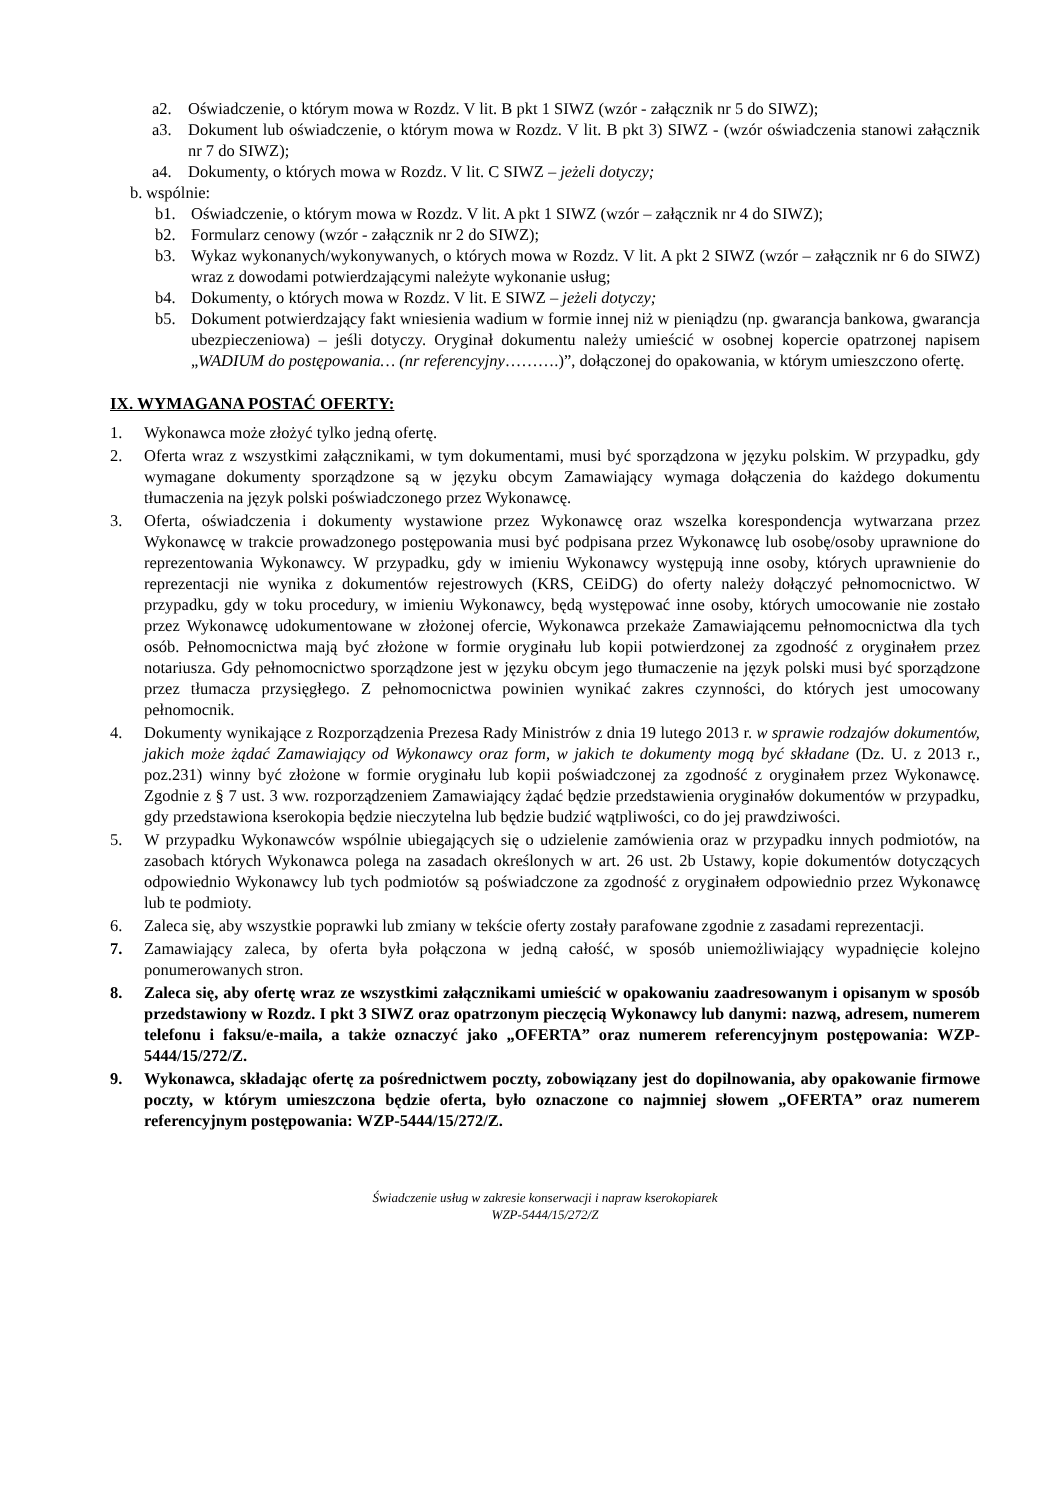a2. Oświadczenie, o którym mowa w Rozdz. V lit. B pkt 1 SIWZ (wzór - załącznik nr 5 do SIWZ);
a3. Dokument lub oświadczenie, o którym mowa w Rozdz. V lit. B pkt 3) SIWZ - (wzór oświadczenia stanowi załącznik nr 7 do SIWZ);
a4. Dokumenty, o których mowa w Rozdz. V lit. C SIWZ – jeżeli dotyczy;
b. wspólnie:
b1. Oświadczenie, o którym mowa w Rozdz. V lit. A pkt 1 SIWZ (wzór – załącznik nr 4 do SIWZ);
b2. Formularz cenowy (wzór - załącznik nr 2 do SIWZ);
b3. Wykaz wykonanych/wykonywanych, o których mowa w Rozdz. V lit. A pkt 2 SIWZ (wzór – załącznik nr 6 do SIWZ) wraz z dowodami potwierdzającymi należyte wykonanie usług;
b4. Dokumenty, o których mowa w Rozdz. V lit. E SIWZ – jeżeli dotyczy;
b5. Dokument potwierdzający fakt wniesienia wadium w formie innej niż w pieniądzu (np. gwarancja bankowa, gwarancja ubezpieczeniowa) – jeśli dotyczy. Oryginał dokumentu należy umieścić w osobnej kopercie opatrzonej napisem „WADIUM do postępowania… (nr referencyjny……….)”, dołączonej do opakowania, w którym umieszczono ofertę.
IX. WYMAGANA POSTAĆ OFERTY:
1. Wykonawca może złożyć tylko jedną ofertę.
2. Oferta wraz z wszystkimi załącznikami, w tym dokumentami, musi być sporządzona w języku polskim. W przypadku, gdy wymagane dokumenty sporządzone są w języku obcym Zamawiający wymaga dołączenia do każdego dokumentu tłumaczenia na język polski poświadczonego przez Wykonawcę.
3. Oferta, oświadczenia i dokumenty wystawione przez Wykonawcę oraz wszelka korespondencja wytwarzana przez Wykonawcę w trakcie prowadzonego postępowania musi być podpisana przez Wykonawcę lub osobę/osoby uprawnione do reprezentowania Wykonawcy. W przypadku, gdy w imieniu Wykonawcy występują inne osoby, których uprawnienie do reprezentacji nie wynika z dokumentów rejestrowych (KRS, CEiDG) do oferty należy dołączyć pełnomocnictwo. W przypadku, gdy w toku procedury, w imieniu Wykonawcy, będą występować inne osoby, których umocowanie nie zostało przez Wykonawcę udokumentowane w złożonej ofercie, Wykonawca przekaże Zamawiającemu pełnomocnictwa dla tych osób. Pełnomocnictwa mają być złożone w formie oryginału lub kopii potwierdzonej za zgodność z oryginałem przez notariusza. Gdy pełnomocnictwo sporządzone jest w języku obcym jego tłumaczenie na język polski musi być sporządzone przez tłumacza przysięgłego. Z pełnomocnictwa powinien wynikać zakres czynności, do których jest umocowany pełnomocnik.
4. Dokumenty wynikające z Rozporządzenia Prezesa Rady Ministrów z dnia 19 lutego 2013 r. w sprawie rodzajów dokumentów, jakich może żądać Zamawiający od Wykonawcy oraz form, w jakich te dokumenty mogą być składane (Dz. U. z 2013 r., poz.231) winny być złożone w formie oryginału lub kopii poświadczonej za zgodność z oryginałem przez Wykonawcę. Zgodnie z § 7 ust. 3 ww. rozporządzeniem Zamawiający żądać będzie przedstawienia oryginałów dokumentów w przypadku, gdy przedstawiona kserokopia będzie nieczytelna lub będzie budzić wątpliwości, co do jej prawdziwości.
5. W przypadku Wykonawców wspólnie ubiegających się o udzielenie zamówienia oraz w przypadku innych podmiotów, na zasobach których Wykonawca polega na zasadach określonych w art. 26 ust. 2b Ustawy, kopie dokumentów dotyczących odpowiednio Wykonawcy lub tych podmiotów są poświadczone za zgodność z oryginałem odpowiednio przez Wykonawcę lub te podmioty.
6. Zaleca się, aby wszystkie poprawki lub zmiany w tekście oferty zostały parafowane zgodnie z zasadami reprezentacji.
7. Zamawiający zaleca, by oferta była połączona w jedną całość, w sposób uniemożliwiający wypadnięcie kolejno ponumerowanych stron.
8. Zaleca się, aby ofertę wraz ze wszystkimi załącznikami umieścić w opakowaniu zaadresowanym i opisanym w sposób przedstawiony w Rozdz. I pkt 3 SIWZ oraz opatrzonym pieczęcią Wykonawcy lub danymi: nazwą, adresem, numerem telefonu i faksu/e-maila, a także oznaczyć jako „OFERTA” oraz numerem referencyjnym postępowania: WZP-5444/15/272/Z.
9. Wykonawca, składając ofertę za pośrednictwem poczty, zobowiązany jest do dopilnowania, aby opakowanie firmowe poczty, w którym umieszczona będzie oferta, było oznaczone co najmniej słowem „OFERTA” oraz numerem referencyjnym postępowania: WZP-5444/15/272/Z.
Świadczenie usług w zakresie konserwacji i napraw kserokopiarek
WZP-5444/15/272/Z